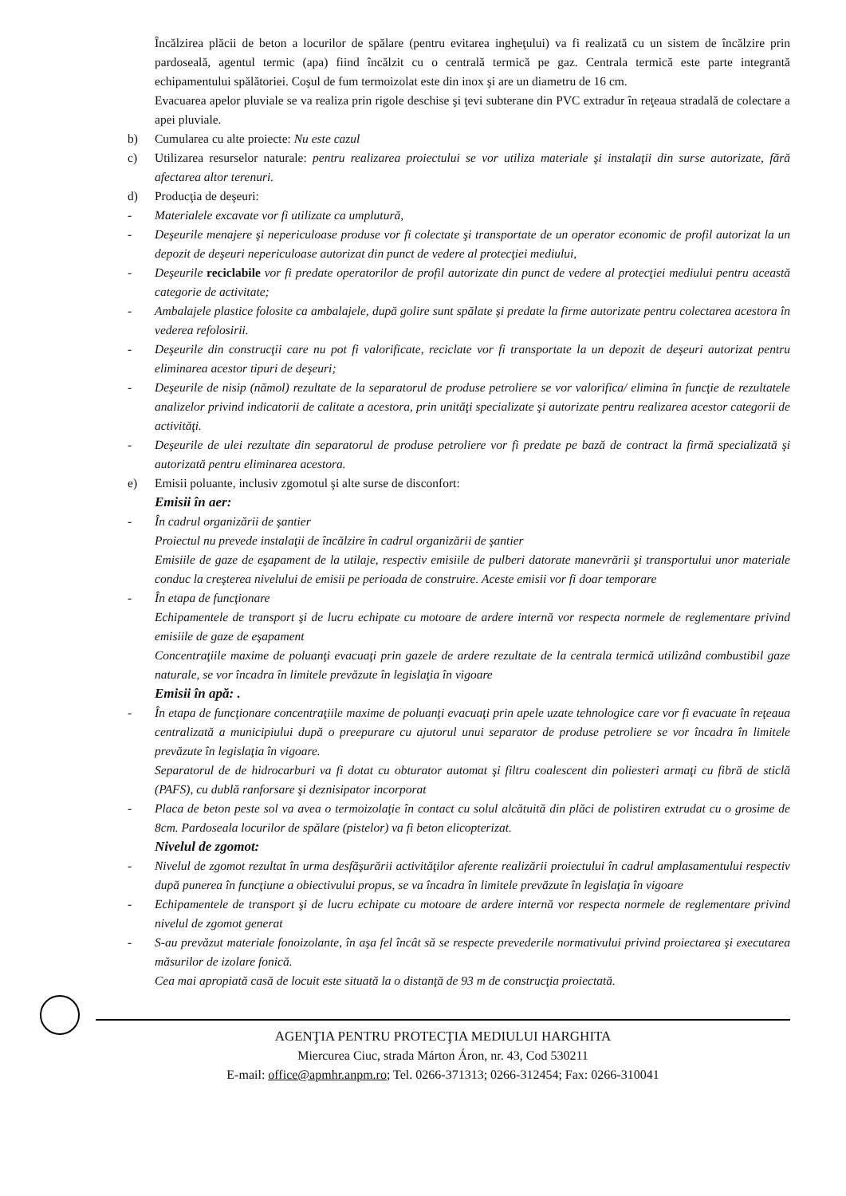Încălzirea plăcii de beton a locurilor de spălare (pentru evitarea ingheţului) va fi realizată cu un sistem de încălzire prin pardoseală, agentul termic (apa) fiind încălzit cu o centrală termică pe gaz. Centrala termică este parte integrantă echipamentului spălătoriei. Coşul de fum termoizolat este din inox şi are un diametru de 16 cm.
Evacuarea apelor pluviale se va realiza prin rigole deschise şi ţevi subterane din PVC extradur în reţeaua stradală de colectare a apei pluviale.
b) Cumularea cu alte proiecte: Nu este cazul
c) Utilizarea resurselor naturale: pentru realizarea proiectului se vor utiliza materiale şi instalaţii din surse autorizate, fără afectarea altor terenuri.
d) Producţia de deşeuri:
- Materialele excavate vor fi utilizate ca umplutură,
- Deşeurile menajere şi nepericuloase produse vor fi colectate şi transportate de un operator economic de profil autorizat la un depozit de deşeuri nepericuloase autorizat din punct de vedere al protecţiei mediului,
- Deşeurile reciclabile vor fi predate operatorilor de profil autorizate din punct de vedere al protecţiei mediului pentru această categorie de activitate;
- Ambalajele plastice folosite ca ambalajele, după golire sunt spălate şi predate la firme autorizate pentru colectarea acestora în vederea refolosirii.
- Deşeurile din construcţii care nu pot fi valorificate, reciclate vor fi transportate la un depozit de deşeuri autorizat pentru eliminarea acestor tipuri de deşeuri;
- Deşeurile de nisip (nămol) rezultate de la separatorul de produse petroliere se vor valorifica/ elimina în funcţie de rezultatele analizelor privind indicatorii de calitate a acestora, prin unităţi specializate şi autorizate pentru realizarea acestor categorii de activităţi.
- Deşeurile de ulei rezultate din separatorul de produse petroliere vor fi predate pe bază de contract la firmă specializată şi autorizată pentru eliminarea acestora.
e) Emisii poluante, inclusiv zgomotul şi alte surse de disconfort:
Emisii în aer:
- În cadrul organizării de şantier
Proiectul nu prevede instalaţii de încălzire în cadrul organizării de şantier
Emisiile de gaze de eşapament de la utilaje, respectiv emisiile de pulberi datorate manevrării şi transportului unor materiale conduc la creşterea nivelului de emisii pe perioada de construire. Aceste emisii vor fi doar temporare
- În etapa de funcţionare
Echipamentele de transport şi de lucru echipate cu motoare de ardere internă vor respecta normele de reglementare privind emisiile de gaze de eşapament
Concentraţiile maxime de poluanţi evacuaţi prin gazele de ardere rezultate de la centrala termică utilizând combustibil gaze naturale, se vor încadra în limitele prevăzute în legislaţia în vigoare
Emisii în apă: .
- În etapa de funcţionare concentraţiile maxime de poluanţi evacuaţi prin apele uzate tehnologice care vor fi evacuate în reţeaua centralizată a municipiului după o preepurare cu ajutorul unui separator de produse petroliere se vor încadra în limitele prevăzute în legislaţia în vigoare.
Separatorul de de hidrocarburi va fi dotat cu obturator automat şi filtru coalescent din poliesteri armaţi cu fibră de sticlă (PAFS), cu dublă ranforsare şi deznisipator incorporat
- Placa de beton peste sol va avea o termoizolaţie în contact cu solul alcătuită din plăci de polistiren extrudat cu o grosime de 8cm. Pardoseala locurilor de spălare (pistelor) va fi beton elicopterizat.
Nivelul de zgomot:
- Nivelul de zgomot rezultat în urma desfăşurării activităţilor aferente realizării proiectului în cadrul amplasamentului respectiv după punerea în funcţiune a obiectivului propus, se va încadra în limitele prevăzute în legislaţia în vigoare
- Echipamentele de transport şi de lucru echipate cu motoare de ardere internă vor respecta normele de reglementare privind nivelul de zgomot generat
- S-au prevăzut materiale fonoizolante, în aşa fel încât să se respecte prevederile normativului privind proiectarea şi executarea măsurilor de izolare fonică.
Cea mai apropiată casă de locuit este situată la o distanţă de 93 m de construcţia proiectată.
AGENŢIA PENTRU PROTECŢIA MEDIULUI HARGHITA
Miercurea Ciuc, strada Márton Áron, nr. 43, Cod 530211
E-mail: office@apmhr.anpm.ro; Tel. 0266-371313; 0266-312454; Fax: 0266-310041